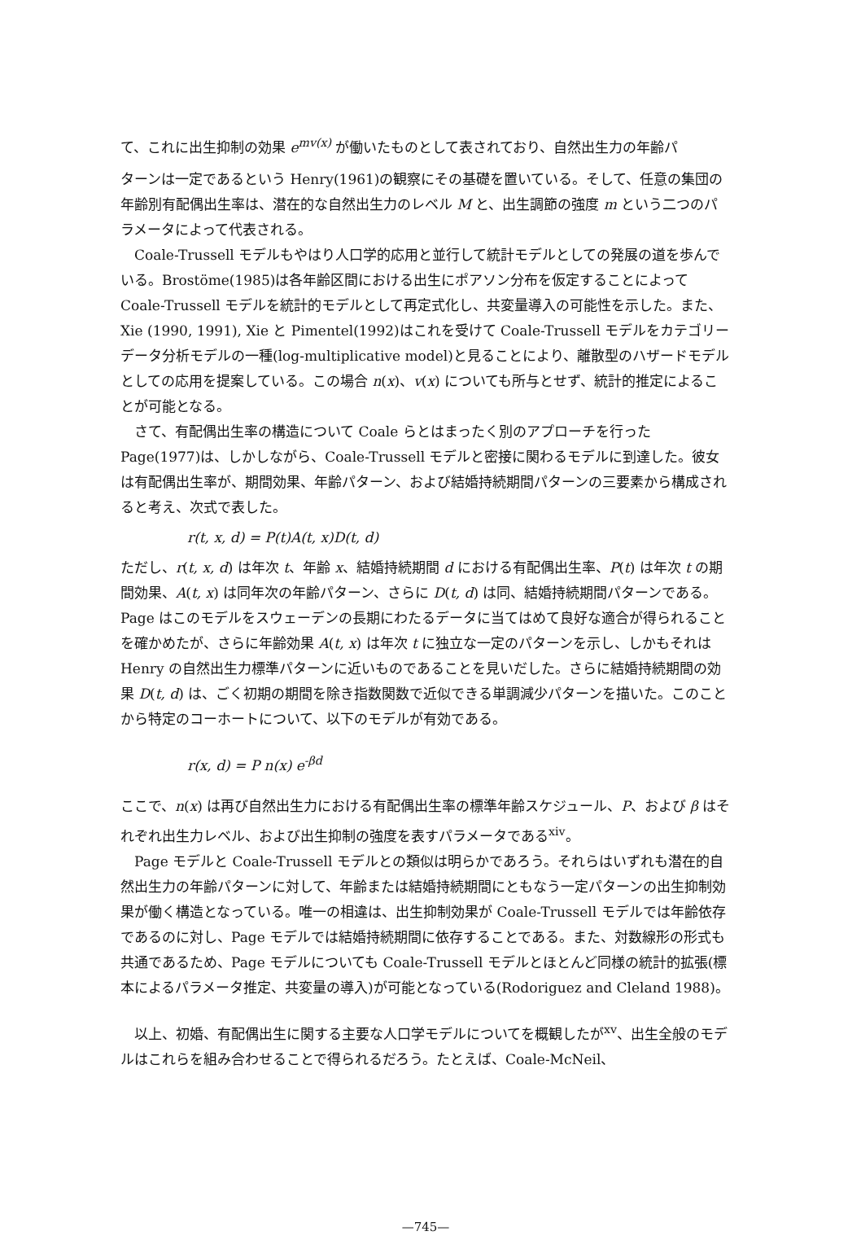て、これに出生抑制の効果 e<sup>mv(x)</sup> が働いたものとして表されており、自然出生力の年齢パ
ターンは一定であるという Henry(1961)の観察にその基礎を置いている。そして、任意の集団の年齢別有配偶出生率は、潜在的な自然出生力のレベル M と、出生調節の強度 m という二つのパラメータによって代表される。
Coale-Trussell モデルもやはり人口学的応用と並行して統計モデルとしての発展の道を歩んでいる。Brostöme(1985)は各年齢区間における出生にポアソン分布を仮定することによって Coale-Trussell モデルを統計的モデルとして再定式化し、共変量導入の可能性を示した。また、Xie (1990, 1991), Xie と Pimentel(1992)はこれを受けて Coale-Trussell モデルをカテゴリーデータ分析モデルの一種(log-multiplicative model)と見ることにより、離散型のハザードモデルとしての応用を提案している。この場合 n(x)、v(x) についても所与とせず、統計的推定によることが可能となる。
さて、有配偶出生率の構造について Coale らとはまったく別のアプローチを行った Page(1977)は、しかしながら、Coale-Trussell モデルと密接に関わるモデルに到達した。彼女は有配偶出生率が、期間効果、年齢パターン、および結婚持続期間パターンの三要素から構成されると考え、次式で表した。
r(t, x, d) = P(t)A(t, x)D(t, d)
ただし、r(t, x, d) は年次 t、年齢 x、結婚持続期間 d における有配偶出生率、P(t) は年次 t の期間効果、A(t, x) は同年次の年齢パターン、さらに D(t, d) は同、結婚持続期間パターンである。Page はこのモデルをスウェーデンの長期にわたるデータに当てはめて良好な適合が得られることを確かめたが、さらに年齢効果 A(t, x) は年次 t に独立な一定のパターンを示し、しかもそれは Henry の自然出生力標準パターンに近いものであることを見いだした。さらに結婚持続期間の効果 D(t, d) は、ごく初期の期間を除き指数関数で近似できる単調減少パターンを描いた。このことから特定のコーホートについて、以下のモデルが有効である。
r(x, d) = P n(x) e<sup>-βd</sup>
ここで、n(x) は再び自然出生力における有配偶出生率の標準年齢スケジュール、P、および β はそれぞれ出生力レベル、および出生抑制の強度を表すパラメータである<sup>xiv</sup>。
Page モデルと Coale-Trussell モデルとの類似は明らかであろう。それらはいずれも潜在的自然出生力の年齢パターンに対して、年齢または結婚持続期間にともなう一定パターンの出生抑制効果が働く構造となっている。唯一の相違は、出生抑制効果が Coale-Trussell モデルでは年齢依存であるのに対し、Page モデルでは結婚持続期間に依存することである。また、対数線形の形式も共通であるため、Page モデルについても Coale-Trussell モデルとほとんど同様の統計的拡張(標本によるパラメータ推定、共変量の導入)が可能となっている(Rodoriguez and Cleland 1988)。
以上、初婚、有配偶出生に関する主要な人口学モデルについてを概観したが<sup>xv</sup>、出生全般のモデルはこれらを組み合わせることで得られるだろう。たとえば、Coale-McNeil、
—745—